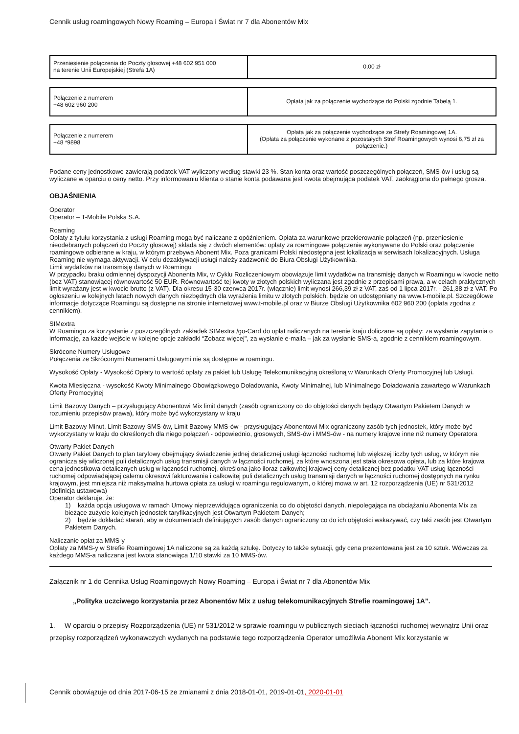Cennik usług roamingowych Nowy Roaming – Europa i Świat nr 7 dla Abonentów Mix
| Przeniesienie połączenia do Poczty głosowej +48 602 951 000 na terenie Unii Europejskiej (Strefa 1A) | 0,00 zł |
| Połączenie z numerem +48 602 960 200 | Opłata jak za połączenie wychodzące do Polski zgodnie Tabelą 1. |
| Połączenie z numerem +48 *9898 | Opłata jak za połączenie wychodzące ze Strefy Roamingowej 1A. (Opłata za połączenie wykonane z pozostałych Stref Roamingowych wynosi 6,75 zł za połączenie.) |
Podane ceny jednostkowe zawierają podatek VAT wyliczony według stawki 23 %. Stan konta oraz wartość poszczególnych połączeń, SMS-ów i usług są wyliczane w oparciu o ceny netto. Przy informowaniu klienta o stanie konta podawana jest kwota obejmująca podatek VAT, zaokrąglona do pełnego grosza.
OBJAŚNIENIA
Operator
Operator – T-Mobile Polska S.A.
Roaming
Opłaty z tytułu korzystania z usługi Roaming mogą być naliczane z opóźnieniem. Opłata za warunkowe przekierowanie połączeń (np. przeniesienie nieodebranych połączeń do Poczty głosowej) składa się z dwóch elementów: opłaty za roamingowe połączenie wykonywane do Polski oraz połączenie roamingowe odbierane w kraju, w którym przebywa Abonent Mix. Poza granicami Polski niedostępna jest lokalizacja w serwisach lokalizacyjnych. Usługa Roaming nie wymaga aktywacji. W celu dezaktywacji usługi należy zadzwonić do Biura Obsługi Użytkownika.
Limit wydatków na transmisję danych w Roamingu
W przypadku braku odmiennej dyspozycji Abonenta Mix, w Cyklu Rozliczeniowym obowiązuje limit wydatków na transmisję danych w Roamingu w kwocie netto (bez VAT) stanowiącej równowartość 50 EUR. Równowartość tej kwoty w złotych polskich wyliczana jest zgodnie z przepisami prawa, a w celach praktycznych limit wyrażany jest w kwocie brutto (z VAT). Dla okresu 15-30 czerwca 2017r. (włącznie) limit wynosi 266,39 zł z VAT, zaś od 1 lipca 2017r. - 261,38 zł z VAT. Po ogłoszeniu w kolejnych latach nowych danych niezbędnych dla wyrażenia limitu w złotych polskich, będzie on udostępniany na www.t-mobile.pl. Szczegółowe informacje dotyczące Roamingu są dostępne na stronie internetowej www.t-mobile.pl oraz w Biurze Obsługi Użytkownika 602 960 200 (opłata zgodna z cennikiem).
SIMextra
W Roamingu za korzystanie z poszczególnych zakładek SIMextra /go-Card do opłat naliczanych na terenie kraju doliczane są opłaty: za wysłanie zapytania o informację, za każde wejście w kolejne opcje zakładki “Zobacz więcej", za wysłanie e-maila – jak za wysłanie SMS-a, zgodnie z cennikiem roamingowym.
Skrócone Numery Usługowe
Połączenia ze Skróconymi Numerami Usługowymi nie są dostępne w roamingu.
Wysokość Opłaty - Wysokość Opłaty to wartość opłaty za pakiet lub Usługę Telekomunikacyjną określoną w Warunkach Oferty Promocyjnej lub Usługi.
Kwota Miesięczna - wysokość Kwoty Minimalnego Obowiązkowego Doładowania, Kwoty Minimalnej, lub Minimalnego Doładowania zawartego w Warunkach Oferty Promocyjnej
Limit Bazowy Danych – przysługujący Abonentowi Mix limit danych (zasób ograniczony co do objętości danych będący Otwartym Pakietem Danych w rozumieniu przepisów prawa), który może być wykorzystany w kraju
Limit Bazowy Minut, Limit Bazowy SMS-ów, Limit Bazowy MMS-ów - przysługujący Abonentowi Mix ograniczony zasób tych jednostek, który może być wykorzystany w kraju do określonych dla niego połączeń - odpowiednio, głosowych, SMS-ów i MMS-ów - na numery krajowe inne niż numery Operatora
Otwarty Pakiet Danych
Otwarty Pakiet Danych to plan taryfowy obejmujący świadczenie jednej detalicznej usługi łączności ruchomej lub większej liczby tych usług, w którym nie ogranicza się wliczonej puli detalicznych usług transmisji danych w łączności ruchomej, za które wnoszona jest stała okresowa opłata, lub za które krajowa cena jednostkowa detalicznych usług w łączności ruchomej, określona jako iloraz całkowitej krajowej ceny detalicznej bez podatku VAT usług łączności ruchomej odpowiadającej całemu okresowi fakturowania i całkowitej puli detalicznych usług transmisji danych w łączności ruchomej dostępnych na rynku krajowym, jest mniejsza niż maksymalna hurtowa opłata za usługi w roamingu regulowanym, o której mowa w art. 12 rozporządzenia (UE) nr 531/2012 (definicja ustawowa)
Operator deklaruje, że:
1) każda opcja usługowa w ramach Umowy nieprzewidująca ograniczenia co do objętości danych, niepolegająca na obciążaniu Abonenta Mix za bieżące zużycie kolejnych jednostek taryfikacyjnych jest Otwartym Pakietem Danych;
2) będzie dokładać starań, aby w dokumentach definiujących zasób danych ograniczony co do ich objętości wskazywać, czy taki zasób jest Otwartym Pakietem Danych.
Naliczanie opłat za MMS-y
Opłaty za MMS-y w Strefie Roamingowej 1A naliczone są za każdą sztukę. Dotyczy to także sytuacji, gdy cena prezentowana jest za 10 sztuk. Wówczas za każdego MMS-a naliczana jest kwota stanowiąca 1/10 stawki za 10 MMS-ów.
Załącznik nr 1 do Cennika Usług Roamingowych Nowy Roaming – Europa i Świat nr 7 dla Abonentów Mix
„Polityka uczciwego korzystania przez Abonentów Mix z usług telekomunikacyjnych Strefie roamingowej 1A”.
1. W oparciu o przepisy Rozporządzenia (UE) nr 531/2012 w sprawie roamingu w publicznych sieciach łączności ruchomej wewnątrz Unii oraz przepisy rozporządzeń wykonawczych wydanych na podstawie tego rozporządzenia Operator umożliwia Abonent Mix korzystanie w
Cennik obowiązuje od dnia 2017-06-15 ze zmianami z dnia 2018-01-01, 2019-01-01, 2020-01-01